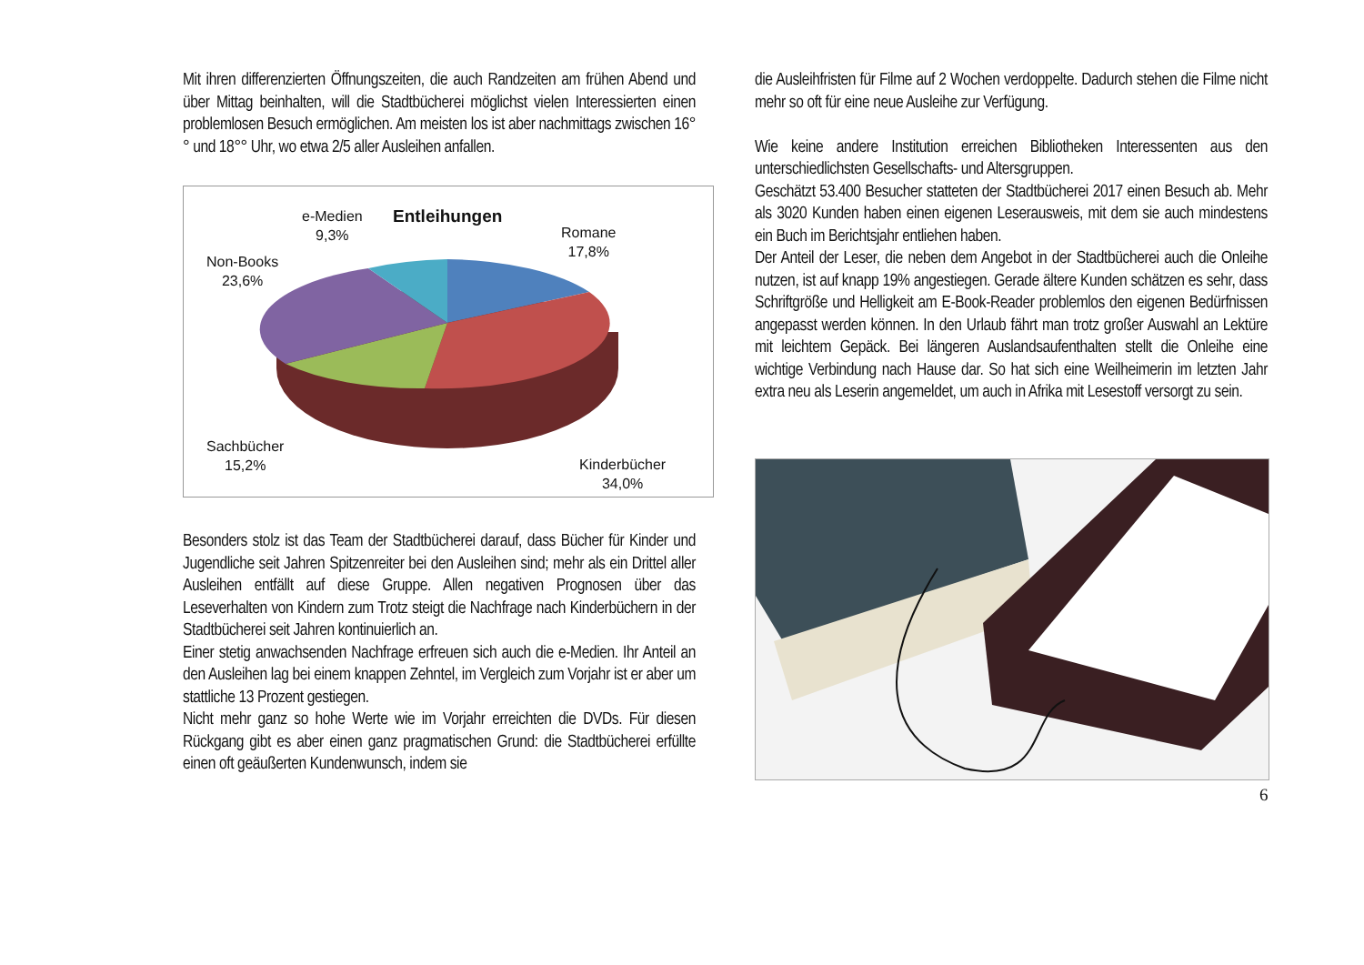Mit ihren differenzierten Öffnungszeiten, die auch Randzeiten am frühen Abend und über Mittag beinhalten, will die Stadtbücherei möglichst vielen Interessierten einen problemlosen Besuch ermöglichen. Am meisten los ist aber nachmittags zwischen 16°° und 18°° Uhr, wo etwa 2/5 aller Ausleihen anfallen.
Entleihungen
e-Medien
9,3%
Romane
17,8%
Non-Books
23,6%
Sachbücher
15,2%
Kinderbücher
34,0%
Besonders stolz ist das Team der Stadtbücherei darauf, dass Bücher für Kinder und Jugendliche seit Jahren Spitzenreiter bei den Ausleihen sind; mehr als ein Drittel aller Ausleihen entfällt auf diese Gruppe. Allen negativen Prognosen über das Leseverhalten von Kindern zum Trotz steigt die Nachfrage nach Kinderbüchern in der Stadtbücherei seit Jahren kontinuierlich an.
Einer stetig anwachsenden Nachfrage erfreuen sich auch die e-Medien. Ihr Anteil an den Ausleihen lag bei einem knappen Zehntel, im Vergleich zum Vorjahr ist er aber um stattliche 13 Prozent gestiegen.
Nicht mehr ganz so hohe Werte wie im Vorjahr erreichten die DVDs. Für diesen Rückgang gibt es aber einen ganz pragmatischen Grund: die Stadtbücherei erfüllte einen oft geäußerten Kundenwunsch, indem sie
die Ausleihfristen für Filme auf 2 Wochen verdoppelte. Dadurch stehen die Filme nicht mehr so oft für eine neue Ausleihe zur Verfügung.
Wie keine andere Institution erreichen Bibliotheken Interessenten aus den unterschiedlichsten Gesellschafts- und Altersgruppen.
Geschätzt 53.400 Besucher statteten der Stadtbücherei 2017 einen Besuch ab. Mehr als 3020 Kunden haben einen eigenen Leserausweis, mit dem sie auch mindestens ein Buch im Berichtsjahr entliehen haben.
Der Anteil der Leser, die neben dem Angebot in der Stadtbücherei auch die Onleihe nutzen, ist auf knapp 19% angestiegen. Gerade ältere Kunden schätzen es sehr, dass Schriftgröße und Helligkeit am E-Book-Reader problemlos den eigenen Bedürfnissen angepasst werden können. In den Urlaub fährt man trotz großer Auswahl an Lektüre mit leichtem Gepäck. Bei längeren Auslandsaufenthalten stellt die Onleihe eine wichtige Verbindung nach Hause dar. So hat sich eine Weilheimerin im letzten Jahr extra neu als Leserin angemeldet, um auch in Afrika mit Lesestoff versorgt zu sein.
6